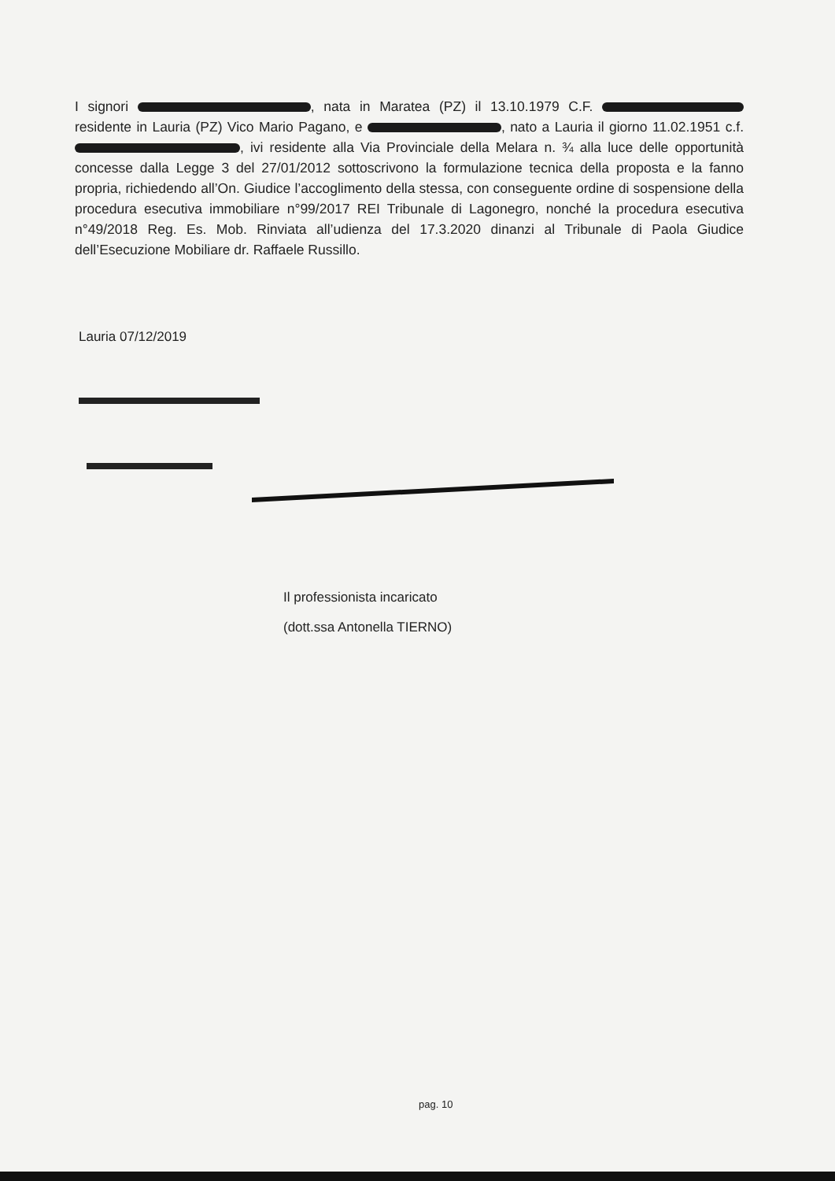I signori , nata in Maratea (PZ) il 13.10.1979 C.F. residente in Lauria (PZ) Vico Mario Pagano, e , nato a Lauria il giorno 11.02.1951 c.f. , ivi residente alla Via Provinciale della Melara n. ¾ alla luce delle opportunità concesse dalla Legge 3 del 27/01/2012 sottoscrivono la formulazione tecnica della proposta e la fanno propria, richiedendo all’On. Giudice l’accoglimento della stessa, con conseguente ordine di sospensione della procedura esecutiva immobiliare n°99/2017 REI Tribunale di Lagonegro, nonché la procedura esecutiva n°49/2018 Reg. Es. Mob. Rinviata all’udienza del 17.3.2020 dinanzi al Tribunale di Paola Giudice dell’Esecuzione Mobiliare dr. Raffaele Russillo.
Lauria 07/12/2019
Il professionista incaricato
(dott.ssa Antonella TIERNO)
pag. 10